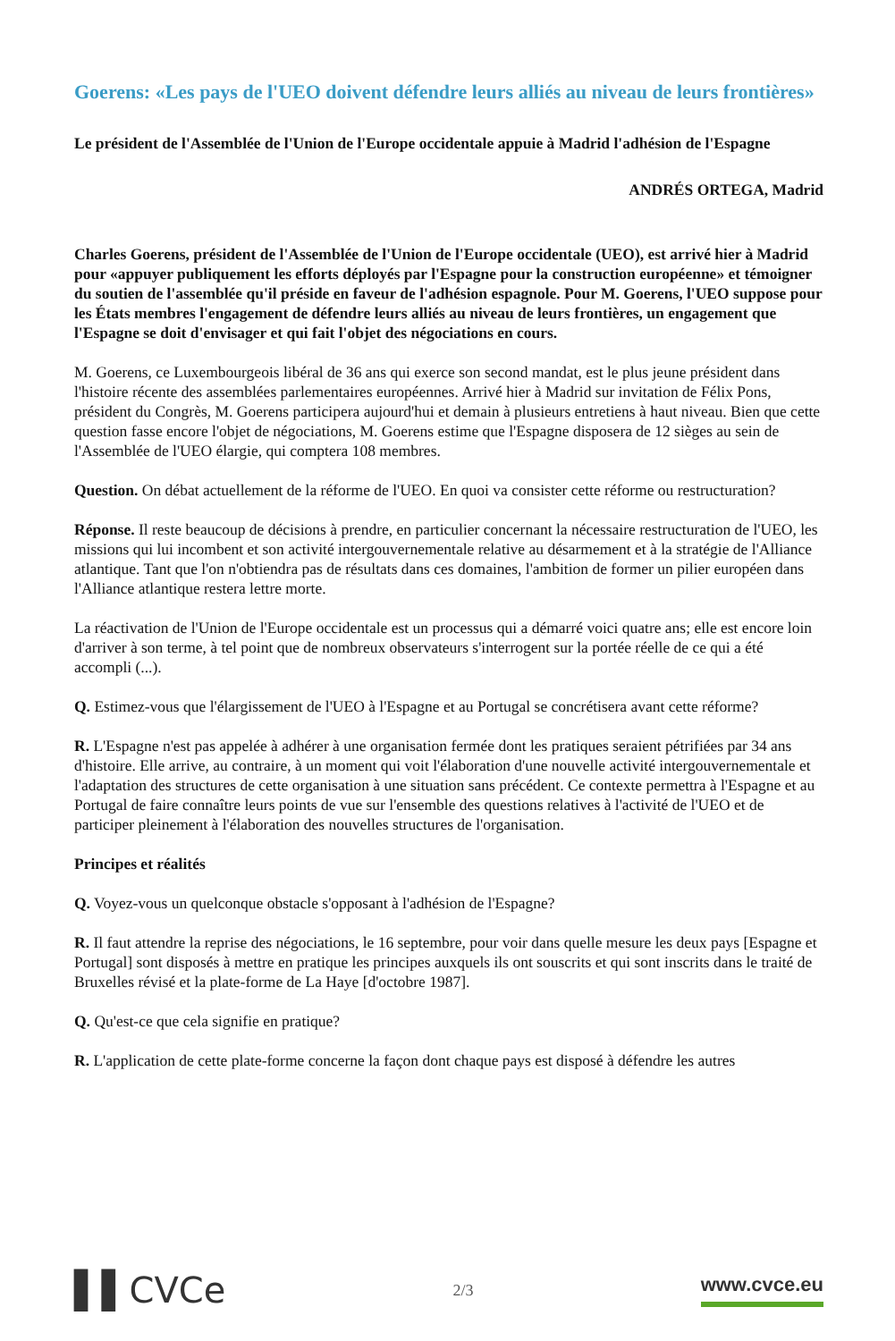Goerens: «Les pays de l'UEO doivent défendre leurs alliés au niveau de leurs frontières»
Le président de l'Assemblée de l'Union de l'Europe occidentale appuie à Madrid l'adhésion de l'Espagne
ANDRÉS ORTEGA, Madrid
Charles Goerens, président de l'Assemblée de l'Union de l'Europe occidentale (UEO), est arrivé hier à Madrid pour «appuyer publiquement les efforts déployés par l'Espagne pour la construction européenne» et témoigner du soutien de l'assemblée qu'il préside en faveur de l'adhésion espagnole. Pour M. Goerens, l'UEO suppose pour les États membres l'engagement de défendre leurs alliés au niveau de leurs frontières, un engagement que l'Espagne se doit d'envisager et qui fait l'objet des négociations en cours.
M. Goerens, ce Luxembourgeois libéral de 36 ans qui exerce son second mandat, est le plus jeune président dans l'histoire récente des assemblées parlementaires européennes. Arrivé hier à Madrid sur invitation de Félix Pons, président du Congrès, M. Goerens participera aujourd'hui et demain à plusieurs entretiens à haut niveau. Bien que cette question fasse encore l'objet de négociations, M. Goerens estime que l'Espagne disposera de 12 sièges au sein de l'Assemblée de l'UEO élargie, qui comptera 108 membres.
Question. On débat actuellement de la réforme de l'UEO. En quoi va consister cette réforme ou restructuration?
Réponse. Il reste beaucoup de décisions à prendre, en particulier concernant la nécessaire restructuration de l'UEO, les missions qui lui incombent et son activité intergouvernementale relative au désarmement et à la stratégie de l'Alliance atlantique. Tant que l'on n'obtiendra pas de résultats dans ces domaines, l'ambition de former un pilier européen dans l'Alliance atlantique restera lettre morte.
La réactivation de l'Union de l'Europe occidentale est un processus qui a démarré voici quatre ans; elle est encore loin d'arriver à son terme, à tel point que de nombreux observateurs s'interrogent sur la portée réelle de ce qui a été accompli (...).
Q. Estimez-vous que l'élargissement de l'UEO à l'Espagne et au Portugal se concrétisera avant cette réforme?
R. L'Espagne n'est pas appelée à adhérer à une organisation fermée dont les pratiques seraient pétrifiées par 34 ans d'histoire. Elle arrive, au contraire, à un moment qui voit l'élaboration d'une nouvelle activité intergouvernementale et l'adaptation des structures de cette organisation à une situation sans précédent. Ce contexte permettra à l'Espagne et au Portugal de faire connaître leurs points de vue sur l'ensemble des questions relatives à l'activité de l'UEO et de participer pleinement à l'élaboration des nouvelles structures de l'organisation.
Principes et réalités
Q. Voyez-vous un quelconque obstacle s'opposant à l'adhésion de l'Espagne?
R. Il faut attendre la reprise des négociations, le 16 septembre, pour voir dans quelle mesure les deux pays [Espagne et Portugal] sont disposés à mettre en pratique les principes auxquels ils ont souscrits et qui sont inscrits dans le traité de Bruxelles révisé et la plate-forme de La Haye [d'octobre 1987].
Q. Qu'est-ce que cela signifie en pratique?
R. L'application de cette plate-forme concerne la façon dont chaque pays est disposé à défendre les autres
▌▌CVCe 2/3 www.cvce.eu